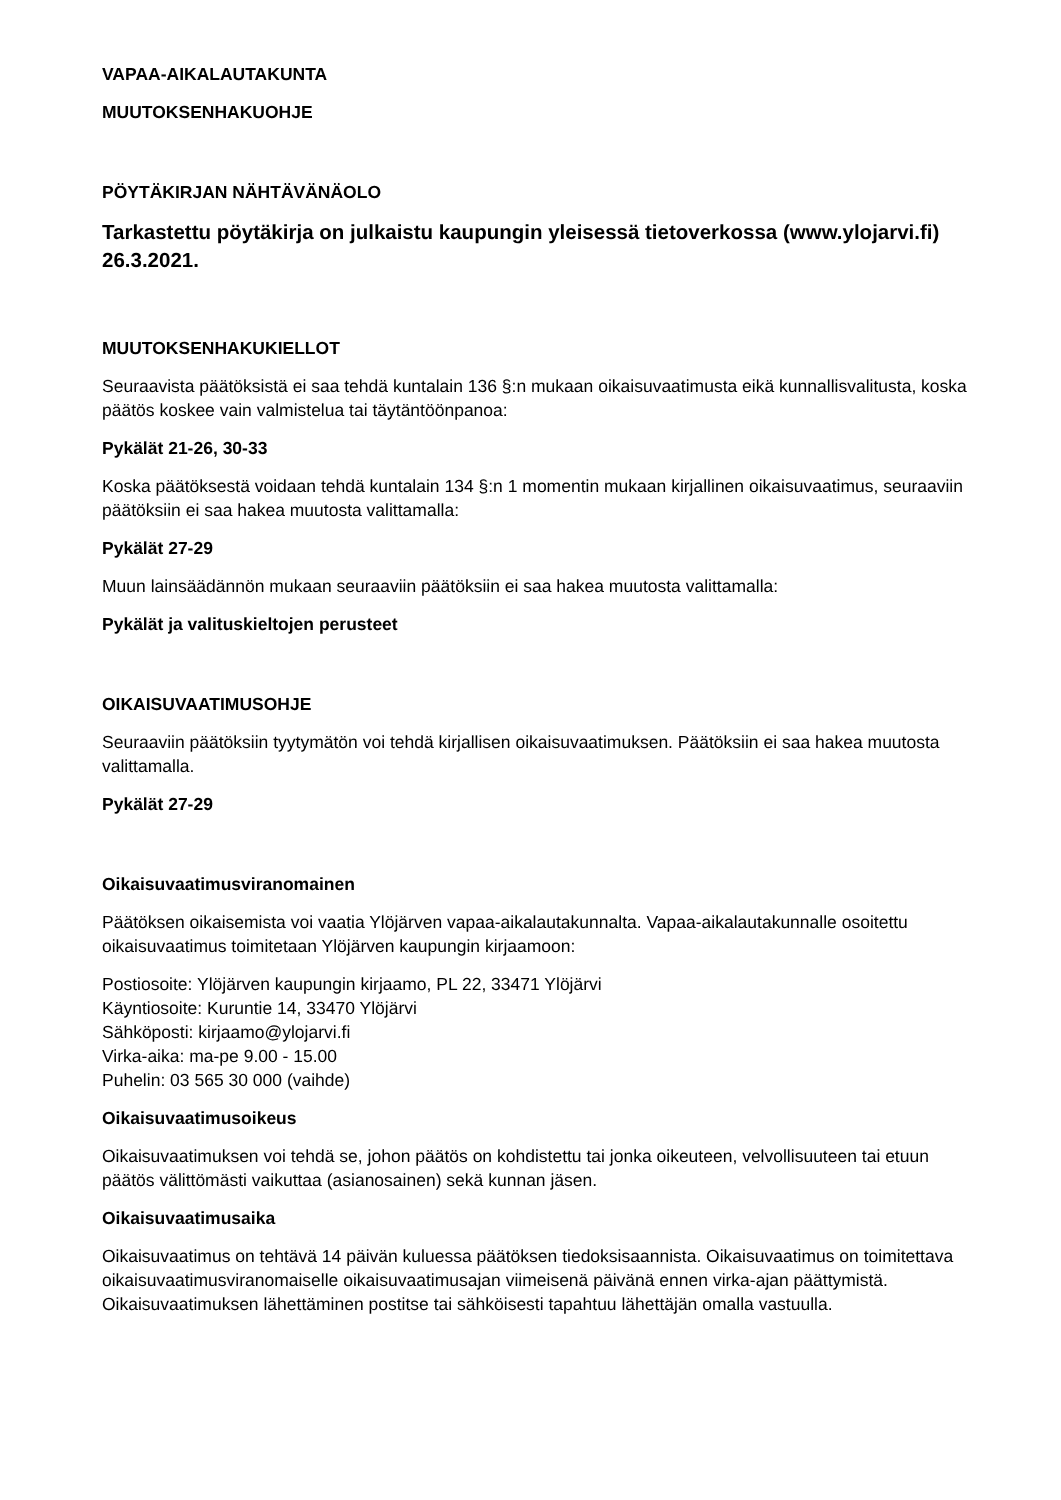VAPAA-AIKALAUTAKUNTA
MUUTOKSENHAKUOHJE
PÖYTÄKIRJAN NÄHTÄVÄNÄOLO
Tarkastettu pöytäkirja on julkaistu kaupungin yleisessä tietoverkossa (www.ylojarvi.fi) 26.3.2021.
MUUTOKSENHAKUKIELLOT
Seuraavista päätöksistä ei saa tehdä kuntalain 136 §:n mukaan oikaisuvaatimusta eikä kunnallisvalitusta, koska päätös koskee vain valmistelua tai täytäntöönpanoa:
Pykälät 21-26, 30-33
Koska päätöksestä voidaan tehdä kuntalain 134 §:n 1 momentin mukaan kirjallinen oikaisuvaatimus, seuraaviin päätöksiin ei saa hakea muutosta valittamalla:
Pykälät 27-29
Muun lainsäädännön mukaan seuraaviin päätöksiin ei saa hakea muutosta valittamalla:
Pykälät ja valituskieltojen perusteet
OIKAISUVAATIMUSOHJE
Seuraaviin päätöksiin tyytymätön voi tehdä kirjallisen oikaisuvaatimuksen. Päätöksiin ei saa hakea muutosta valittamalla.
Pykälät 27-29
Oikaisuvaatimusviranomainen
Päätöksen oikaisemista voi vaatia Ylöjärven vapaa-aikalautakunnalta. Vapaa-aikalautakunnalle osoitettu oikaisuvaatimus toimitetaan Ylöjärven kaupungin kirjaamoon:
Postiosoite: Ylöjärven kaupungin kirjaamo, PL 22, 33471 Ylöjärvi
Käyntiosoite: Kuruntie 14, 33470 Ylöjärvi
Sähköposti: kirjaamo@ylojarvi.fi
Virka-aika: ma-pe 9.00 - 15.00
Puhelin: 03 565 30 000 (vaihde)
Oikaisuvaatimusoikeus
Oikaisuvaatimuksen voi tehdä se, johon päätös on kohdistettu tai jonka oikeuteen, velvollisuuteen tai etuun päätös välittömästi vaikuttaa (asianosainen) sekä kunnan jäsen.
Oikaisuvaatimusaika
Oikaisuvaatimus on tehtävä 14 päivän kuluessa päätöksen tiedoksisaannista. Oikaisuvaatimus on toimitettava oikaisuvaatimusviranomaiselle oikaisuvaatimusajan viimeisenä päivänä ennen virka-ajan päättymistä. Oikaisuvaatimuksen lähettäminen postitse tai sähköisesti tapahtuu lähettäjän omalla vastuulla.